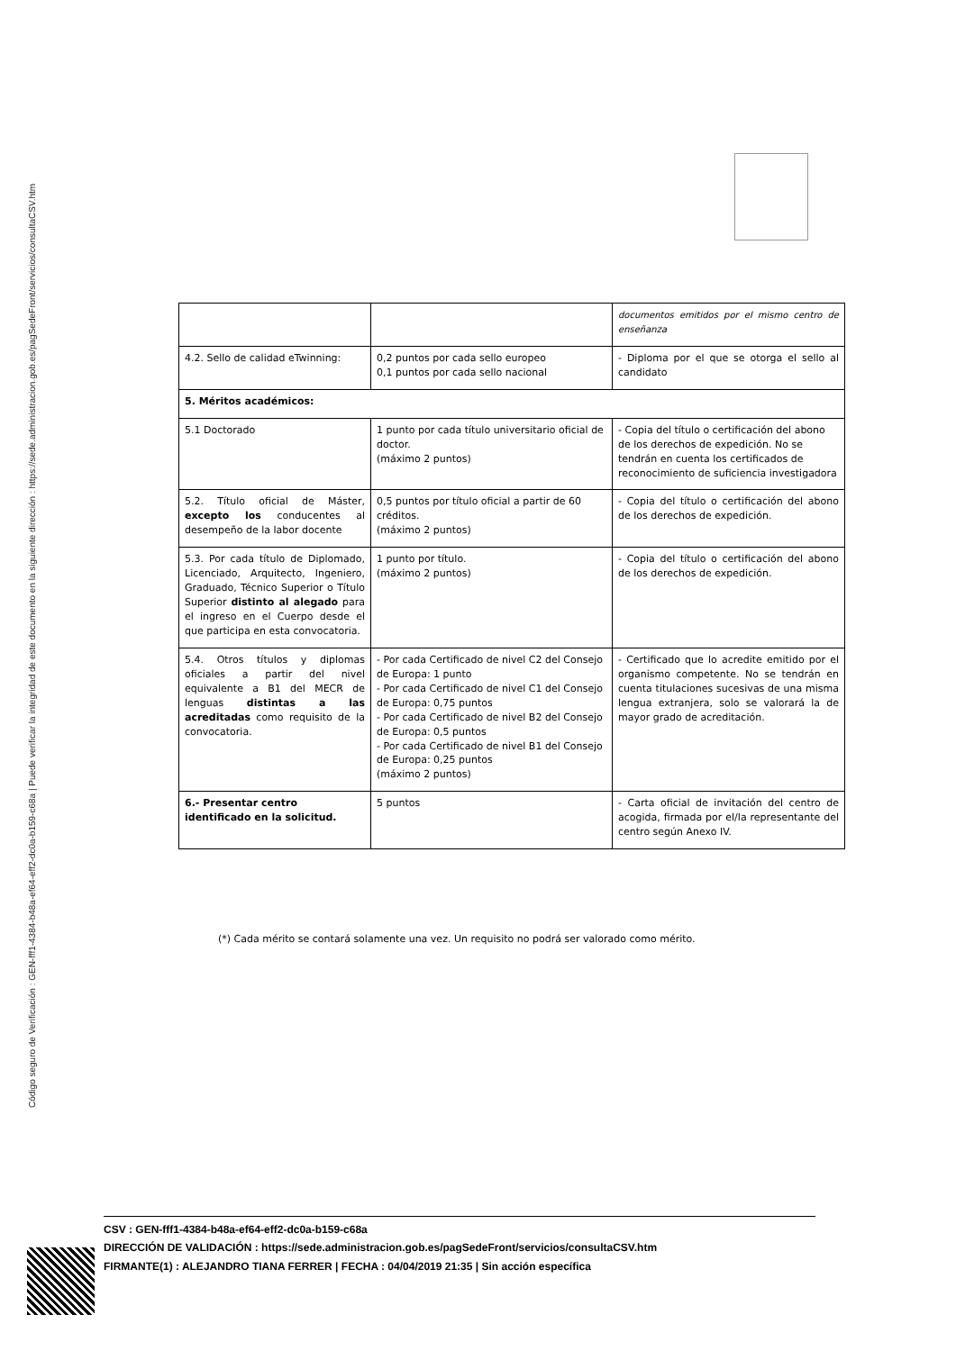Código seguro de Verificación : GEN-fff1-4384-b48a-ef64-eff2-dc0a-b159-c68a | Puede verificar la integridad de este documento en la siguiente dirección : https://sede.administracion.gob.es/pagSedeFront/servicios/consultaCSV.htm
| | | documentos emitidos por el mismo centro de enseñanza |
| 4.2. Sello de calidad eTwinning: | 0,2 puntos por cada sello europeo 0,1 puntos por cada sello nacional | - Diploma por el que se otorga el sello al candidato |
| 5. Méritos académicos: | | |
| 5.1 Doctorado | 1 punto por cada título universitario oficial de doctor. (máximo 2 puntos) | - Copia del título o certificación del abono de los derechos de expedición. No se tendrán en cuenta los certificados de reconocimiento de suficiencia investigadora |
| 5.2. Título oficial de Máster, excepto los conducentes al desempeño de la labor docente | 0,5 puntos por título oficial a partir de 60 créditos. (máximo 2 puntos) | - Copia del título o certificación del abono de los derechos de expedición. |
| 5.3. Por cada título de Diplomado, Licenciado, Arquitecto, Ingeniero, Graduado, Técnico Superior o Título Superior distinto al alegado para el ingreso en el Cuerpo desde el que participa en esta convocatoria. | 1 punto por título. (máximo 2 puntos) | - Copia del título o certificación del abono de los derechos de expedición. |
| 5.4. Otros títulos y diplomas oficiales a partir del nivel equivalente a B1 del MECR de lenguas distintas a las acreditadas como requisito de la convocatoria. | - Por cada Certificado de nivel C2 del Consejo de Europa: 1 punto - Por cada Certificado de nivel C1 del Consejo de Europa: 0,75 puntos - Por cada Certificado de nivel B2 del Consejo de Europa: 0,5 puntos - Por cada Certificado de nivel B1 del Consejo de Europa: 0,25 puntos (máximo 2 puntos) | - Certificado que lo acredite emitido por el organismo competente. No se tendrán en cuenta titulaciones sucesivas de una misma lengua extranjera, solo se valorará la de mayor grado de acreditación. |
| 6.- Presentar centro identificado en la solicitud. | 5 puntos | - Carta oficial de invitación del centro de acogida, firmada por el/la representante del centro según Anexo IV. |
(*) Cada mérito se contará solamente una vez. Un requisito no podrá ser valorado como mérito.
CSV : GEN-fff1-4384-b48a-ef64-eff2-dc0a-b159-c68a
DIRECCIÓN DE VALIDACIÓN : https://sede.administracion.gob.es/pagSedeFront/servicios/consultaCSV.htm
FIRMANTE(1) : ALEJANDRO TIANA FERRER | FECHA : 04/04/2019 21:35 | Sin acción específica